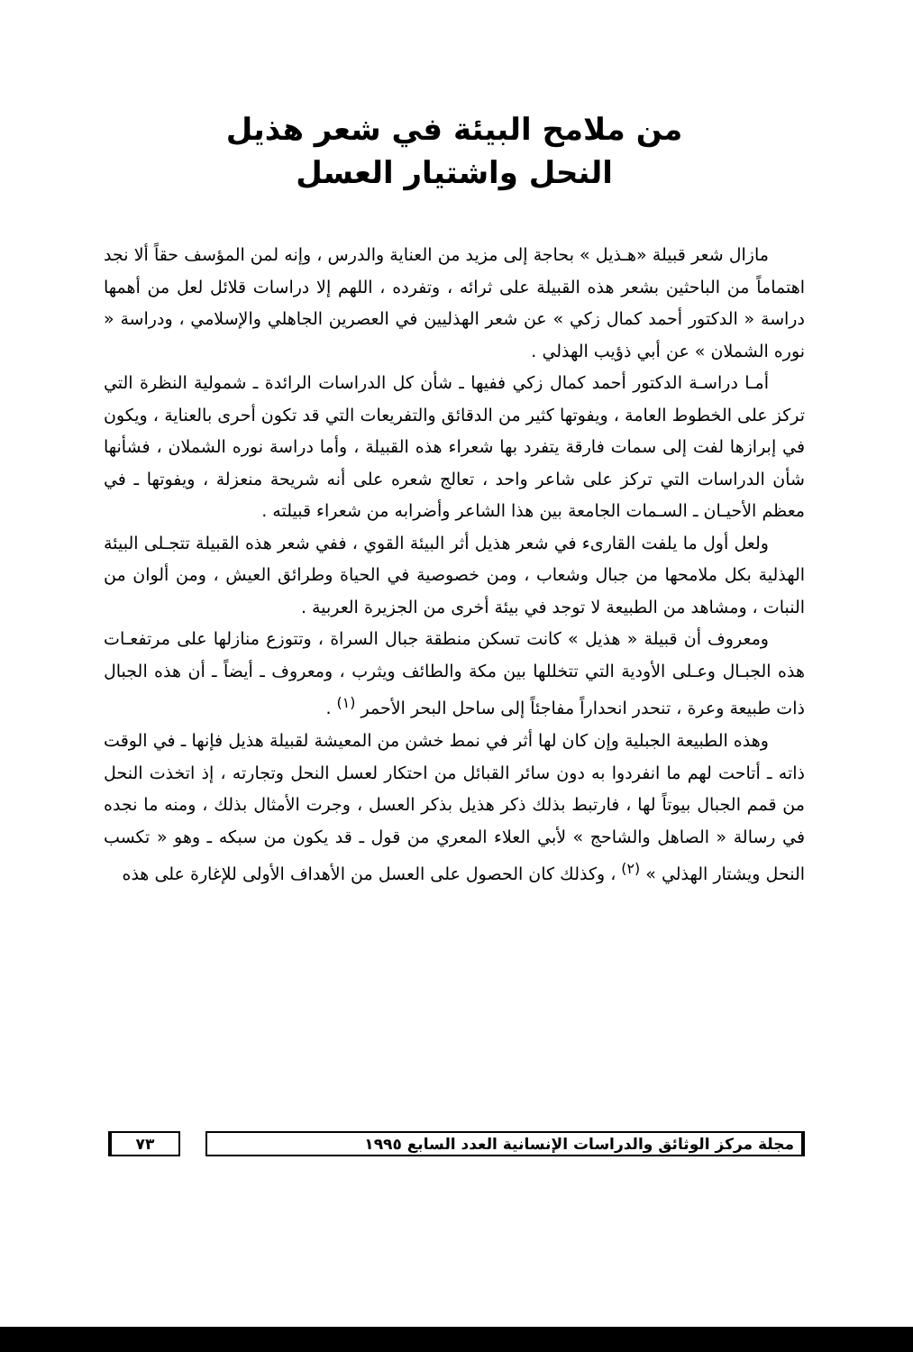من ملامح البيئة في شعر هذيل
النحل واشتيار العسل
مازال شعر قبيلة «هـذيل » بحاجة إلى مزيد من العناية والدرس ، وإنه لمن المؤسف حقاً ألا نجد اهتماماً من الباحثين بشعر هذه القبيلة على ثرائه ، وتفرده ، اللهم إلا دراسات قلائل لعل من أهمها دراسة « الدكتور أحمد كمال زكي » عن شعر الهذليين في العصرين الجاهلي والإسلامي ، ودراسة « نوره الشملان » عن أبي ذؤيب الهذلي .
أمـا دراسـة الدكتور أحمد كمال زكي ففيها ـ شأن كل الدراسات الرائدة ـ شمولية النظرة التي تركز على الخطوط العامة ، ويفوتها كثير من الدقائق والتفريعات التي قد تكون أحرى بالعناية ، ويكون في إبرازها لفت إلى سمات فارقة يتفرد بها شعراء هذه القبيلة ، وأما دراسة نوره الشملان ، فشأنها شأن الدراسات التي تركز على شاعر واحد ، تعالج شعره على أنه شريحة منعزلة ، ويفوتها ـ في معظم الأحيـان ـ السـمات الجامعة بين هذا الشاعر وأضرابه من شعراء قبيلته .
ولعل أول ما يلفت القارىء في شعر هذيل أثر البيئة القوي ، ففي شعر هذه القبيلة تتجـلى البيئة الهذلية بكل ملامحها من جبال وشعاب ، ومن خصوصية في الحياة وطرائق العيش ، ومن ألوان من النبات ، ومشاهد من الطبيعة لا توجد في بيئة أخرى من الجزيرة العربية .
ومعروف أن قبيلة « هذيل » كانت تسكن منطقة جبال السراة ، وتتوزع منازلها على مرتفعـات هذه الجبـال وعـلى الأودية التي تتخللها بين مكة والطائف ويثرب ، ومعروف ـ أيضاً ـ أن هذه الجبال ذات طبيعة وعرة ، تنحدر انحداراً مفاجئاً إلى ساحل البحر الأحمر <sup>(١)</sup> .
وهذه الطبيعة الجبلية وإن كان لها أثر في نمط خشن من المعيشة لقبيلة هذيل فإنها ـ في الوقت ذاته ـ أتاحت لهم ما انفردوا به دون سائر القبائل من احتكار لعسل النحل وتجارته ، إذ اتخذت النحل من قمم الجبال بيوتاً لها ، فارتبط بذلك ذكر هذيل بذكر العسل ، وجرت الأمثال بذلك ، ومنه ما نجده في رسالة « الصاهل والشاحج » لأبي العلاء المعري من قول ـ قد يكون من سبكه ـ وهو « تكسب النحل ويشتار الهذلي » <sup>(٢)</sup> ، وكذلك كان الحصول على العسل من الأهداف الأولى للإغارة على هذه
مجلة مركز الوثائق والدراسات الإنسانية العدد السابع ١٩٩٥
٧٣